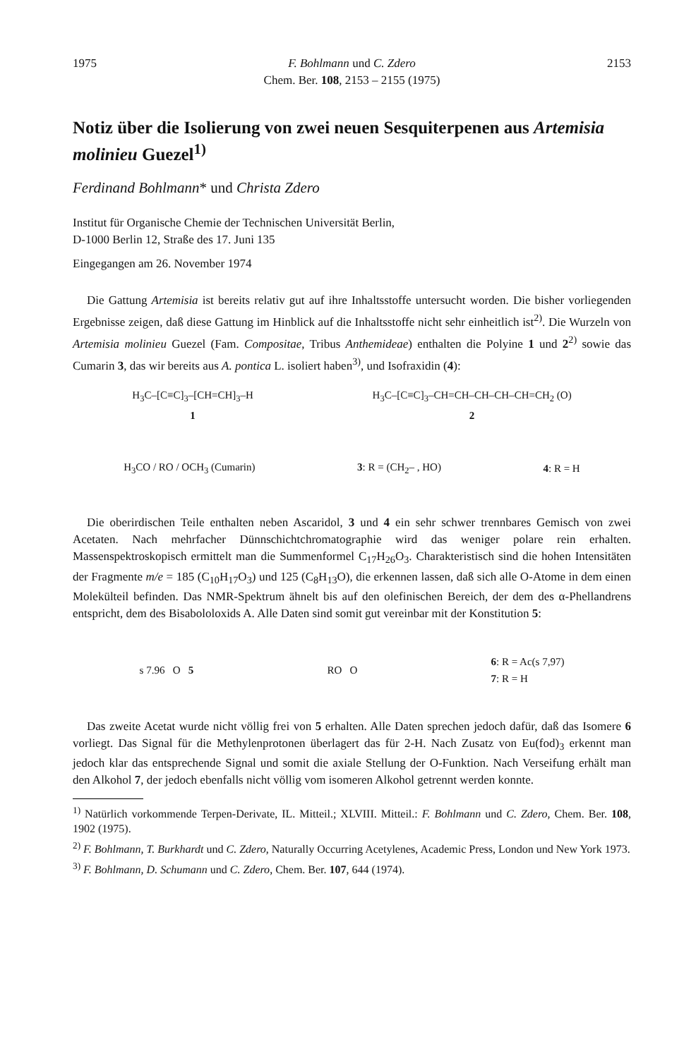1975 F. Bohlmann und C. Zdero 2153
Chem. Ber. 108, 2153 – 2155 (1975)
Notiz über die Isolierung von zwei neuen Sesquiterpenen aus Artemisia molinieu Guezel<sup>1)</sup>
Ferdinand Bohlmann* und Christa Zdero
Institut für Organische Chemie der Technischen Universität Berlin,
D-1000 Berlin 12, Straße des 17. Juni 135
Eingegangen am 26. November 1974
Die Gattung Artemisia ist bereits relativ gut auf ihre Inhaltsstoffe untersucht worden. Die bisher vorliegenden Ergebnisse zeigen, daß diese Gattung im Hinblick auf die Inhaltsstoffe nicht sehr einheitlich ist<sup>2)</sup>. Die Wurzeln von Artemisia molinieu Guezel (Fam. Compositae, Tribus Anthemideae) enthalten die Polyine 1 und 2<sup>2)</sup> sowie das Cumarin 3, das wir bereits aus A. pontica L. isoliert haben<sup>3)</sup>, und Isofraxidin (4):
H<sub>3</sub>C–[C≡C]<sub>3</sub>–[CH=CH]<sub>3</sub>–H
1
H<sub>3</sub>C–[C≡C]<sub>3</sub>–CH=CH–CH–CH–CH=CH<sub>2</sub> (O)
2
H<sub>3</sub>CO / RO / OCH<sub>3</sub> (Cumarin) 3: R = (CH<sub>2</sub>– , HO) 4: R = H
Die oberirdischen Teile enthalten neben Ascaridol, 3 und 4 ein sehr schwer trennbares Gemisch von zwei Acetaten. Nach mehrfacher Dünnschichtchromatographie wird das weniger polare rein erhalten. Massenspektroskopisch ermittelt man die Summenformel C<sub>17</sub>H<sub>26</sub>O<sub>3</sub>. Charakteristisch sind die hohen Intensitäten der Fragmente m/e = 185 (C<sub>10</sub>H<sub>17</sub>O<sub>3</sub>) und 125 (C<sub>8</sub>H<sub>13</sub>O), die erkennen lassen, daß sich alle O-Atome in dem einen Molekülteil befinden. Das NMR-Spektrum ähnelt bis auf den olefinischen Bereich, der dem des α-Phellandrens entspricht, dem des Bisabololoxids A. Alle Daten sind somit gut vereinbar mit der Konstitution 5:
s 7.96 O 5 RO O
6: R = Ac(s 7,97)
7: R = H
Das zweite Acetat wurde nicht völlig frei von 5 erhalten. Alle Daten sprechen jedoch dafür, daß das Isomere 6 vorliegt. Das Signal für die Methylenprotonen überlagert das für 2-H. Nach Zusatz von Eu(fod)<sub>3</sub> erkennt man jedoch klar das entsprechende Signal und somit die axiale Stellung der O-Funktion. Nach Verseifung erhält man den Alkohol 7, der jedoch ebenfalls nicht völlig vom isomeren Alkohol getrennt werden konnte.
<sup>1)</sup> Natürlich vorkommende Terpen-Derivate, IL. Mitteil.; XLVIII. Mitteil.: F. Bohlmann und C. Zdero, Chem. Ber. 108, 1902 (1975).
<sup>2)</sup> F. Bohlmann, T. Burkhardt und C. Zdero, Naturally Occurring Acetylenes, Academic Press, London und New York 1973.
<sup>3)</sup> F. Bohlmann, D. Schumann und C. Zdero, Chem. Ber. 107, 644 (1974).